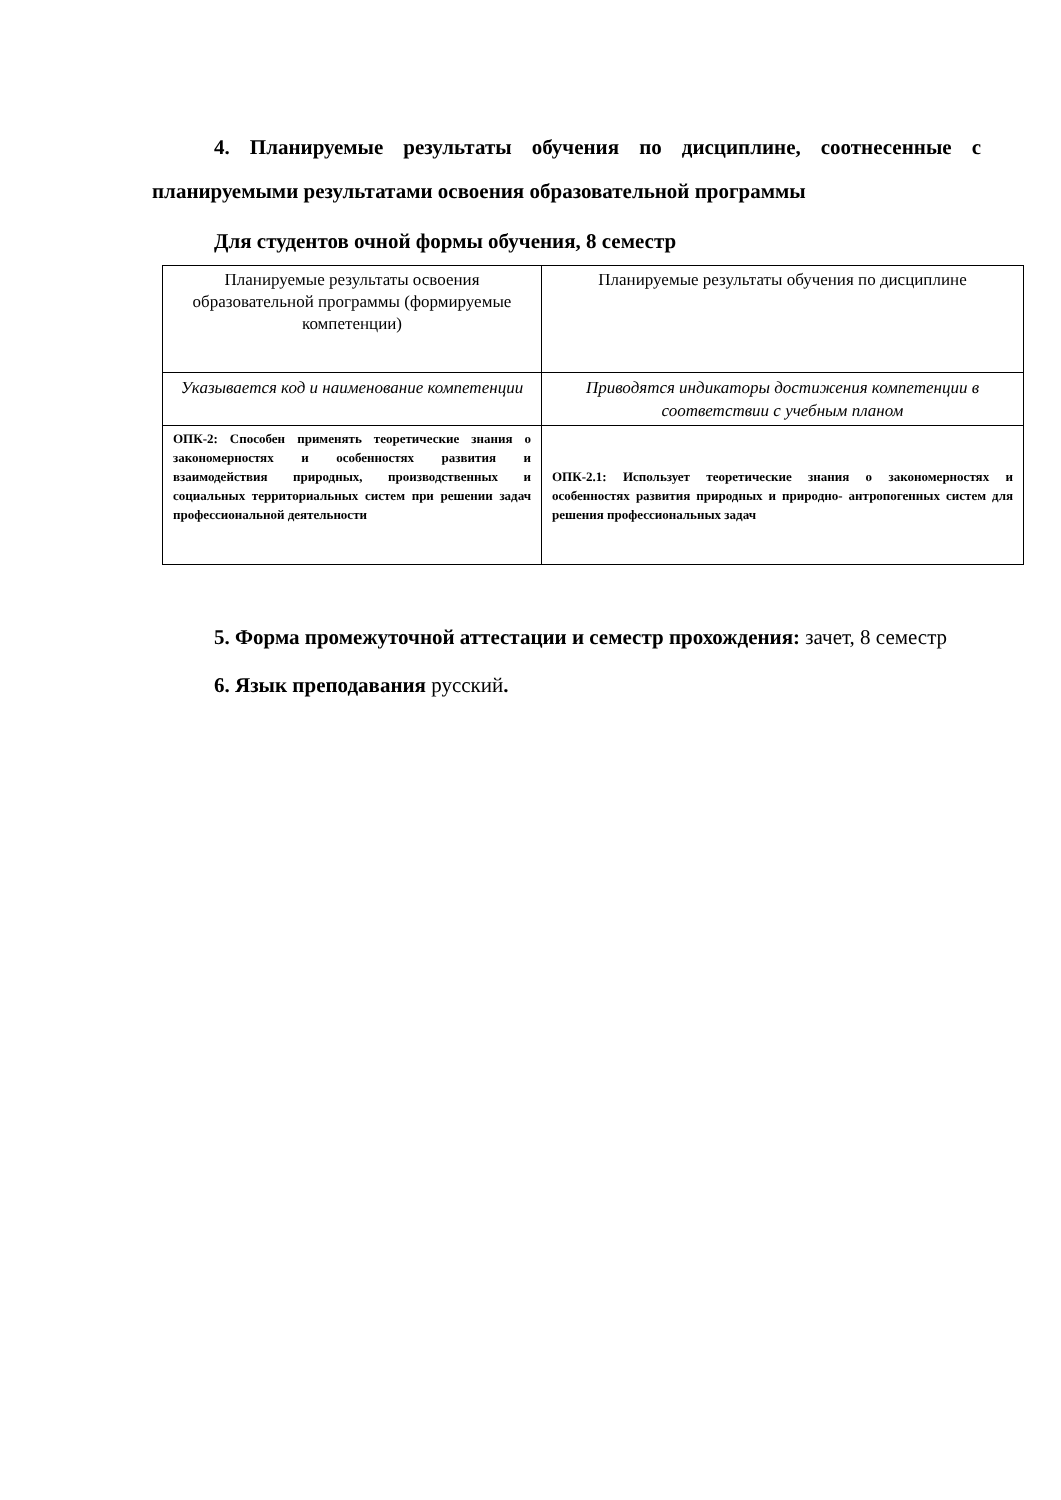4. Планируемые результаты обучения по дисциплине, соотнесенные с планируемыми результатами освоения образовательной программы
Для студентов очной формы обучения, 8 семестр
| Планируемые результаты освоения образовательной программы (формируемые компетенции) | Планируемые результаты обучения по дисциплине |
| --- | --- |
| Указывается код и наименование компетенции | Приводятся индикаторы достижения компетенции в соответствии с учебным планом |
| ОПК-2: Способен применять теоретические знания о закономерностях и особенностях развития и взаимодействия природных, производственных и социальных территориальных систем при решении задач профессиональной деятельности | ОПК-2.1: Использует теоретические знания о закономерностях и особенностях развития природных и природно- антропогенных систем для решения профессиональных задач |
5. Форма промежуточной аттестации и семестр прохождения: зачет, 8 семестр
6. Язык преподавания русский.